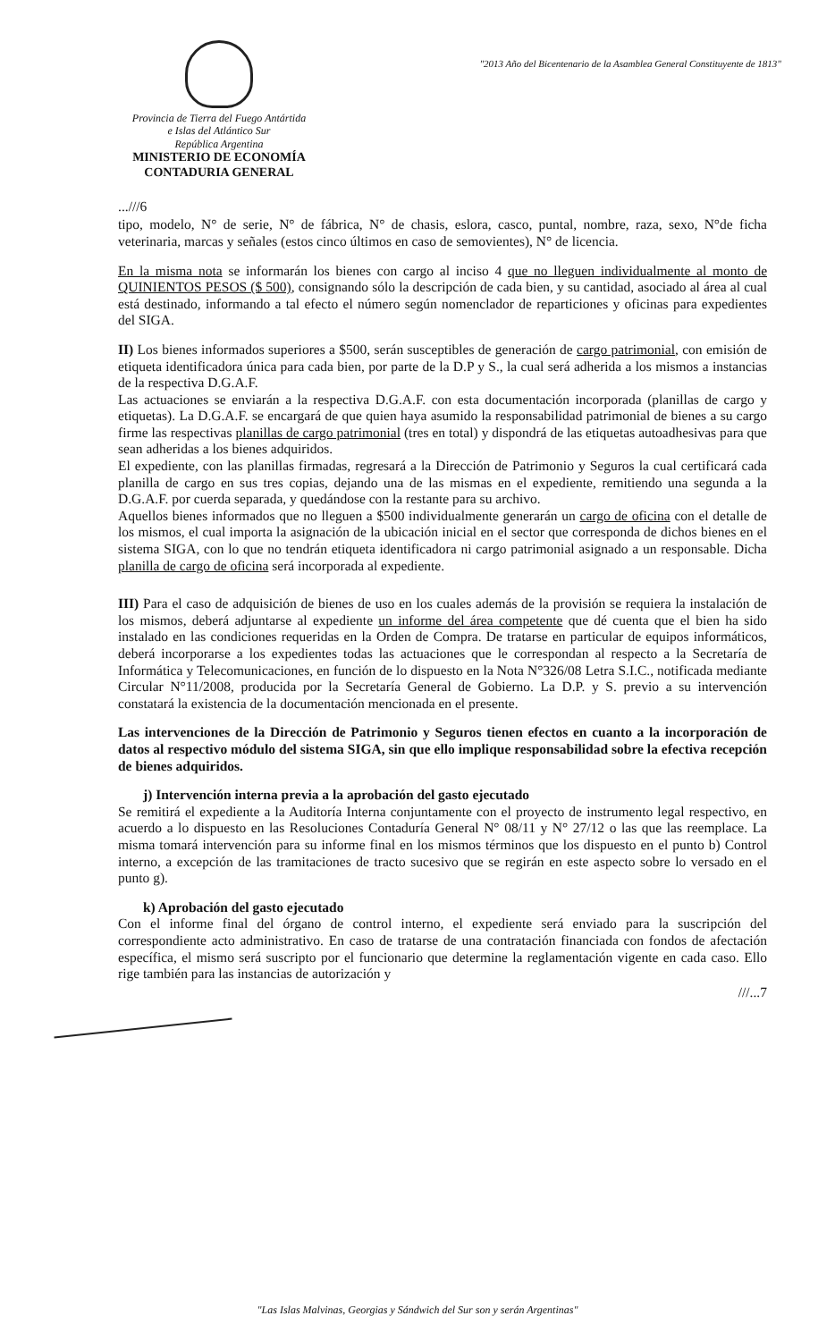Provincia de Tierra del Fuego Antártida
e Islas del Atlántico Sur
República Argentina
MINISTERIO DE ECONOMÍA
CONTADURIA GENERAL
"2013 Año del Bicentenario de la Asamblea General Constituyente de 1813"
...///6
tipo, modelo, N° de serie, N° de fábrica, N° de chasis, eslora, casco, puntal, nombre, raza, sexo, N°de ficha veterinaria, marcas y señales (estos cinco últimos en caso de semovientes), N° de licencia.
En la misma nota se informarán los bienes con cargo al inciso 4 que no lleguen individualmente al monto de QUINIENTOS PESOS ($ 500), consignando sólo la descripción de cada bien, y su cantidad, asociado al área al cual está destinado, informando a tal efecto el número según nomenclador de reparticiones y oficinas para expedientes del SIGA.
II) Los bienes informados superiores a $500, serán susceptibles de generación de cargo patrimonial, con emisión de etiqueta identificadora única para cada bien, por parte de la D.P y S., la cual será adherida a los mismos a instancias de la respectiva D.G.A.F.
Las actuaciones se enviarán a la respectiva D.G.A.F. con esta documentación incorporada (planillas de cargo y etiquetas). La D.G.A.F. se encargará de que quien haya asumido la responsabilidad patrimonial de bienes a su cargo firme las respectivas planillas de cargo patrimonial (tres en total) y dispondrá de las etiquetas autoadhesivas para que sean adheridas a los bienes adquiridos.
El expediente, con las planillas firmadas, regresará a la Dirección de Patrimonio y Seguros la cual certificará cada planilla de cargo en sus tres copias, dejando una de las mismas en el expediente, remitiendo una segunda a la D.G.A.F. por cuerda separada, y quedándose con la restante para su archivo.
Aquellos bienes informados que no lleguen a $500 individualmente generarán un cargo de oficina con el detalle de los mismos, el cual importa la asignación de la ubicación inicial en el sector que corresponda de dichos bienes en el sistema SIGA, con lo que no tendrán etiqueta identificadora ni cargo patrimonial asignado a un responsable. Dicha planilla de cargo de oficina será incorporada al expediente.
III) Para el caso de adquisición de bienes de uso en los cuales además de la provisión se requiera la instalación de los mismos, deberá adjuntarse al expediente un informe del área competente que dé cuenta que el bien ha sido instalado en las condiciones requeridas en la Orden de Compra. De tratarse en particular de equipos informáticos, deberá incorporarse a los expedientes todas las actuaciones que le correspondan al respecto a la Secretaría de Informática y Telecomunicaciones, en función de lo dispuesto en la Nota N°326/08 Letra S.I.C., notificada mediante Circular N°11/2008, producida por la Secretaría General de Gobierno. La D.P. y S. previo a su intervención constatará la existencia de la documentación mencionada en el presente.
Las intervenciones de la Dirección de Patrimonio y Seguros tienen efectos en cuanto a la incorporación de datos al respectivo módulo del sistema SIGA, sin que ello implique responsabilidad sobre la efectiva recepción de bienes adquiridos.
j) Intervención interna previa a la aprobación del gasto ejecutado
Se remitirá el expediente a la Auditoría Interna conjuntamente con el proyecto de instrumento legal respectivo, en acuerdo a lo dispuesto en las Resoluciones Contaduría General N° 08/11 y N° 27/12 o las que las reemplace. La misma tomará intervención para su informe final en los mismos términos que los dispuesto en el punto b) Control interno, a excepción de las tramitaciones de tracto sucesivo que se regirán en este aspecto sobre lo versado en el punto g).
k) Aprobación del gasto ejecutado
Con el informe final del órgano de control interno, el expediente será enviado para la suscripción del correspondiente acto administrativo. En caso de tratarse de una contratación financiada con fondos de afectación específica, el mismo será suscripto por el funcionario que determine la reglamentación vigente en cada caso. Ello rige también para las instancias de autorización y
///...7
"Las Islas Malvinas, Georgias y Sándwich del Sur son y serán Argentinas"